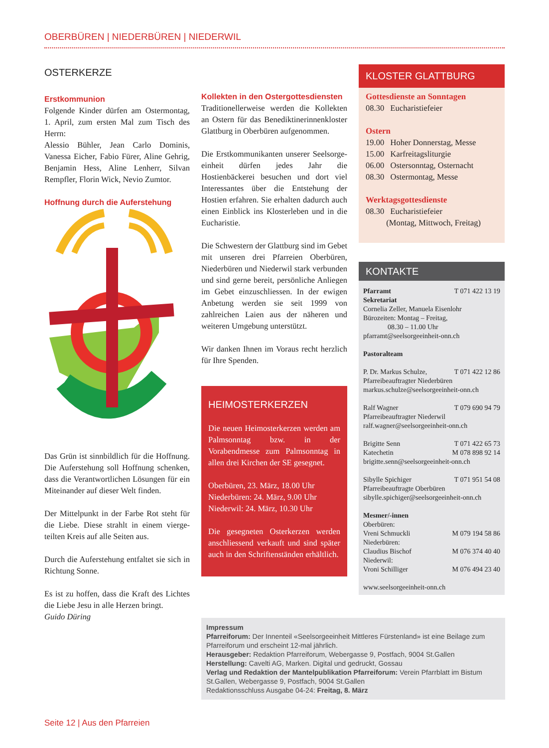OBERBÜREN | NIEDERBÜREN | NIEDERWIL
OSTERKERZE
Erstkommunion
Folgende Kinder dürfen am Ostermontag, 1. April, zum ersten Mal zum Tisch des Herrn:
Alessio Bühler, Jean Carlo Dominis, Vanessa Eicher, Fabio Fürer, Aline Gehrig, Benjamin Hess, Aline Lenherr, Silvan Rempfler, Florin Wick, Nevio Zumtor.
Hoffnung durch die Auferstehung
Das Grün ist sinnbildlich für die Hoffnung. Die Auferstehung soll Hoffnung schenken, dass die Verantwortlichen Lösungen für ein Miteinander auf dieser Welt finden.
Der Mittelpunkt in der Farbe Rot steht für die Liebe. Diese strahlt in einem vierge­teilten Kreis auf alle Seiten aus.
Durch die Auferstehung entfaltet sie sich in Richtung Sonne.
Es ist zu hoffen, dass die Kraft des Lichtes die Liebe Jesu in alle Herzen bringt.
Guido Düring
Kollekten in den Ostergottesdiensten
Traditionellerweise werden die Kollekten an Ostern für das Benediktinerinnenkloster Glattburg in Oberbüren aufgenommen.
Die Erstkommunikanten unserer Seelsorge­einheit dürfen jedes Jahr die Hostienbäckerei besuchen und dort viel Interessantes über die Entstehung der Hostien erfahren. Sie erhalten dadurch auch einen Einblick ins Klosterleben und in die Eucharistie.
Die Schwestern der Glattburg sind im Gebet mit unseren drei Pfarreien Oberbüren, Niederbüren und Niederwil stark verbunden und sind gerne bereit, persönliche Anliegen im Gebet einzuschliessen. In der ewigen Anbetung werden sie seit 1999 von zahlreichen Laien aus der näheren und weiteren Umgebung unterstützt.
Wir danken Ihnen im Voraus recht herzlich für Ihre Spenden.
HEIMOSTERKERZEN
Die neuen Heimosterkerzen werden am Palmsonntag bzw. in der Vorabendmesse zum Palmsonntag in allen drei Kirchen der SE gesegnet.
Oberbüren, 23. März, 18.00 Uhr
Niederbüren: 24. März, 9.00 Uhr
Niederwil: 24. März, 10.30 Uhr
Die gesegneten Osterkerzen werden anschliessend verkauft und sind später auch in den Schriftenständen erhältlich.
KLOSTER GLATTBURG
Gottesdienste an Sonntagen
08.30 Eucharistiefeier
Ostern
19.00 Hoher Donnerstag, Messe
15.00 Karfreitagsliturgie
06.00 Ostersonntag, Osternacht
08.30 Ostermontag, Messe
Werktagsgottesdienste
08.30 Eucharistiefeier
(Montag, Mittwoch, Freitag)
KONTAKTE
Pfarramt T 071 422 13 19
Sekretariat
Cornelia Zeller, Manuela Eisenlohr
Bürozeiten: Montag – Freitag,
08.30 – 11.00 Uhr
pfarramt@seelsorgeeinheit-onn.ch
Pastoralteam
P. Dr. Markus Schulze, T 071 422 12 86
Pfarreibeauftragter Niederbüren
markus.schulze@seelsorgeeinheit-onn.ch
Ralf Wagner T 079 690 94 79
Pfarreibeauftragter Niederwil
ralf.wagner@seelsorgeeinheit-onn.ch
Brigitte Senn T 071 422 65 73
Katechetin M 078 898 92 14
brigitte.senn@seelsorgeeinheit-onn.ch
Sibylle Spichiger T 071 951 54 08
Pfarreibeauftragte Oberbüren
sibylle.spichiger@seelsorgeeinheit-onn.ch
Mesmer/-innen
Oberbüren:
Vreni Schmuckli M 079 194 58 86
Niederbüren:
Claudius Bischof M 076 374 40 40
Niederwil:
Vroni Schilliger M 076 494 23 40
www.seelsorgeeinheit-onn.ch
Impressum
Pfarreiforum: Der Innenteil «Seelsorgeeinheit Mittleres Fürstenland» ist eine Beilage zum Pfarreiforum und erscheint 12-mal jährlich.
Herausgeber: Redaktion Pfarreiforum, Webergasse 9, Postfach, 9004 St.Gallen
Herstellung: Cavelti AG, Marken. Digital und gedruckt, Gossau
Verlag und Redaktion der Mantelpublikation Pfarreiforum: Verein Pfarrblatt im Bistum St.Gallen, Webergasse 9, Postfach, 9004 St.Gallen
Redaktionsschluss Ausgabe 04-24: Freitag, 8. März
Seite 12 | Aus den Pfarreien